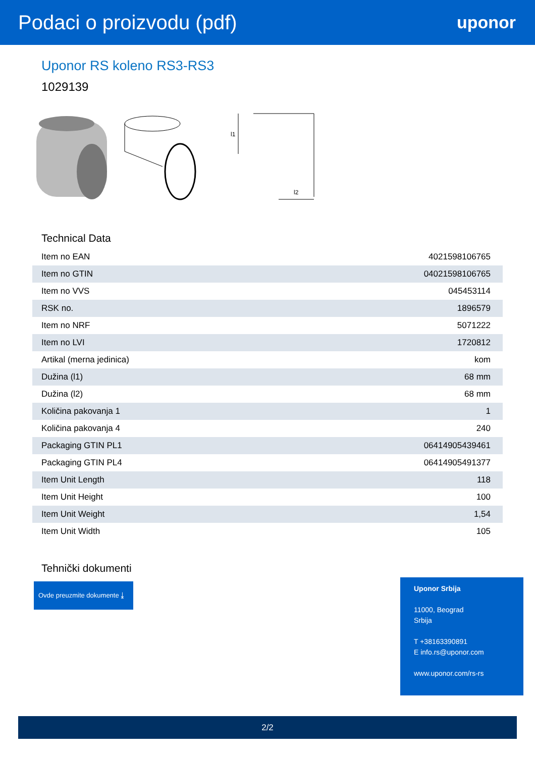Podaci o proizvodu (pdf)
uponor
Uponor RS koleno RS3-RS3
1029139
l1
l2
Technical Data
| Item no EAN | 4021598106765 |
| Item no GTIN | 04021598106765 |
| Item no VVS | 045453114 |
| RSK no. | 1896579 |
| Item no NRF | 5071222 |
| Item no LVI | 1720812 |
| Artikal (merna jedinica) | kom |
| Dužina (l1) | 68 mm |
| Dužina (l2) | 68 mm |
| Količina pakovanja 1 | 1 |
| Količina pakovanja 4 | 240 |
| Packaging GTIN PL1 | 06414905439461 |
| Packaging GTIN PL4 | 06414905491377 |
| Item Unit Length | 118 |
| Item Unit Height | 100 |
| Item Unit Weight | 1,54 |
| Item Unit Width | 105 |
Tehnički dokumenti
Ovde preuzmite dokumente ⤓
Uponor Srbija
11000, Beograd
Srbija
T +38163390891
E info.rs@uponor.com
www.uponor.com/rs-rs
2/2